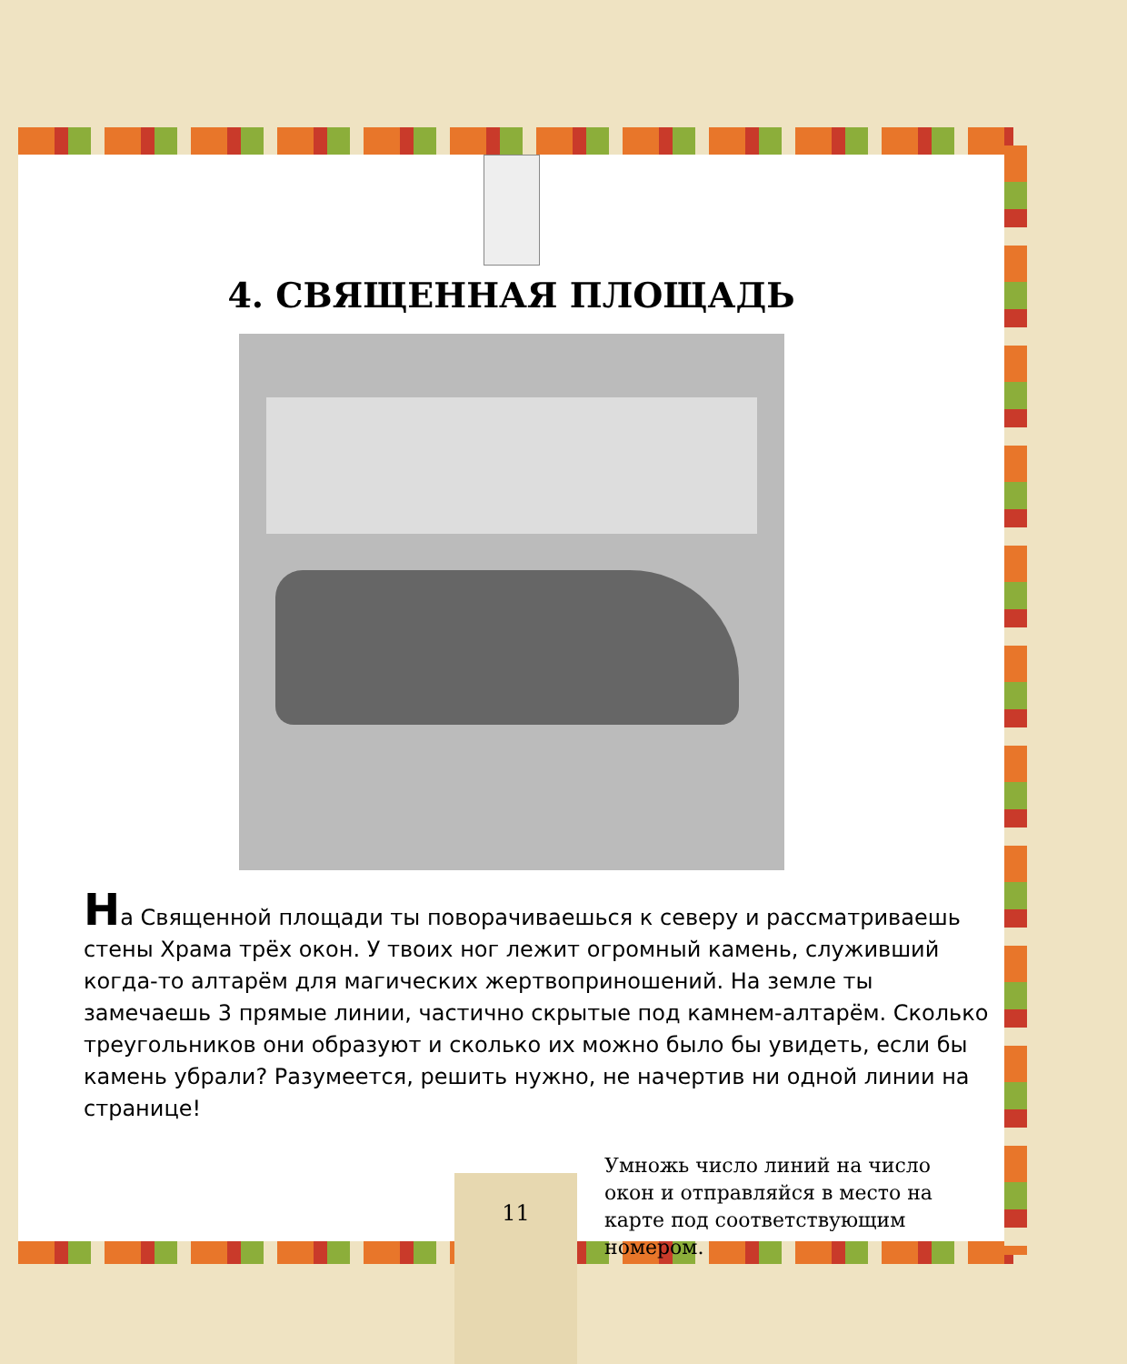4. СВЯЩЕННАЯ ПЛОЩАДЬ
На Священной площади ты поворачиваешься к северу и рассматриваешь стены Храма трёх окон. У твоих ног лежит огромный камень, служивший когда-то алтарём для магических жертвоприношений. На земле ты замечаешь 3 прямые линии, частично скрытые под камнем-алтарём. Сколько треугольников они образуют и сколько их можно было бы увидеть, если бы камень убрали? Разумеется, решить нужно, не начертив ни одной линии на странице!
Умножь число линий на число окон и отправляйся в место на карте под соответствующим номером.
11